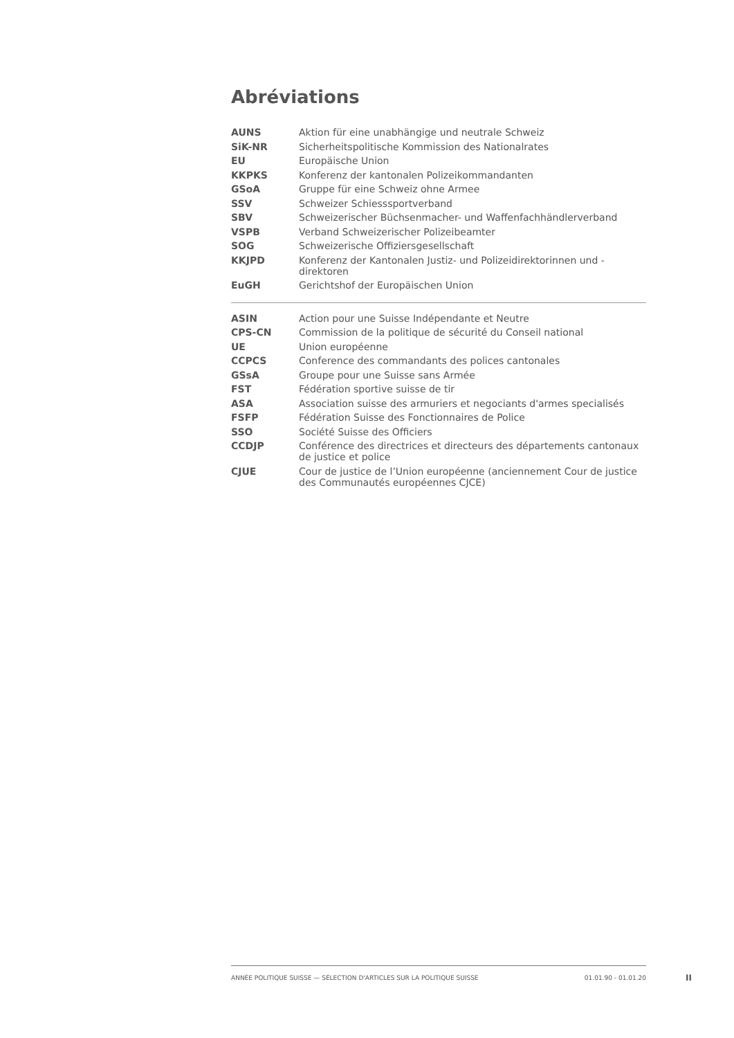Abréviations
| AUNS | Aktion für eine unabhängige und neutrale Schweiz |
| SiK-NR | Sicherheitspolitische Kommission des Nationalrates |
| EU | Europäische Union |
| KKPKS | Konferenz der kantonalen Polizeikommandanten |
| GSoA | Gruppe für eine Schweiz ohne Armee |
| SSV | Schweizer Schiesssportverband |
| SBV | Schweizerischer Büchsenmacher- und Waffenfachhändlerverband |
| VSPB | Verband Schweizerischer Polizeibeamter |
| SOG | Schweizerische Offiziersgesellschaft |
| KKJPD | Konferenz der Kantonalen Justiz- und Polizeidirektorinnen und -direktoren |
| EuGH | Gerichtshof der Europäischen Union |
| ASIN | Action pour une Suisse Indépendante et Neutre |
| CPS-CN | Commission de la politique de sécurité du Conseil national |
| UE | Union européenne |
| CCPCS | Conference des commandants des polices cantonales |
| GSsA | Groupe pour une Suisse sans Armée |
| FST | Fédération sportive suisse de tir |
| ASA | Association suisse des armuriers et negociants d'armes specialisés |
| FSFP | Fédération Suisse des Fonctionnaires de Police |
| SSO | Société Suisse des Officiers |
| CCDJP | Conférence des directrices et directeurs des départements cantonaux de justice et police |
| CJUE | Cour de justice de l’Union européenne (anciennement Cour de justice des Communautés européennes CJCE) |
ANNÉE POLITIQUE SUISSE — SÉLECTION D'ARTICLES SUR LA POLITIQUE SUISSE 01.01.90 - 01.01.20
II